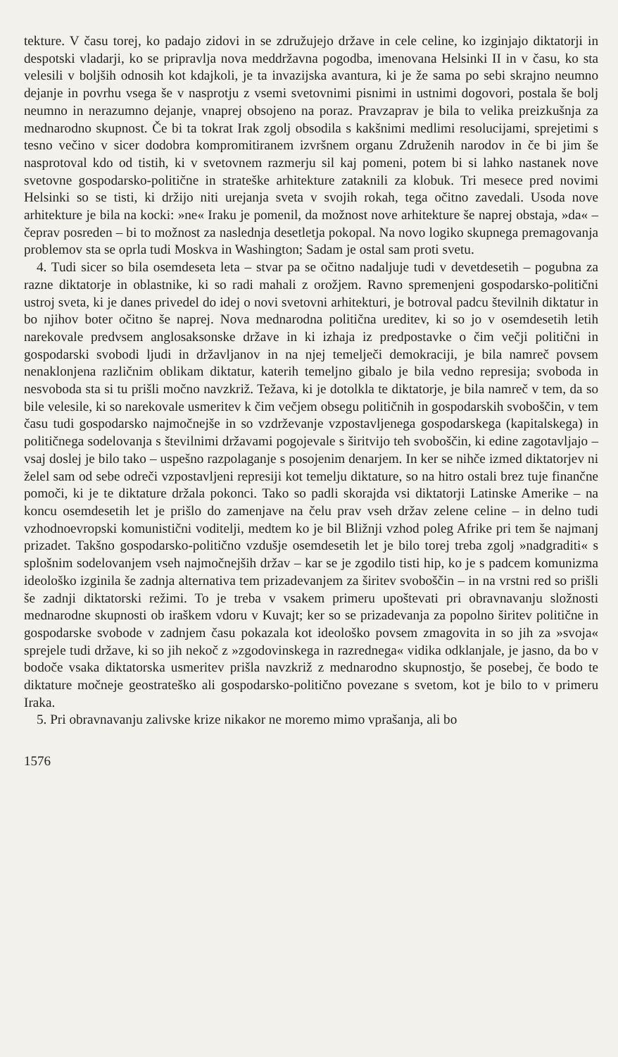tekture. V času torej, ko padajo zidovi in se združujejo države in cele celine, ko izginjajo diktatorji in despotski vladarji, ko se pripravlja nova meddržavna pogodba, imenovana Helsinki II in v času, ko sta velesili v boljših odnosih kot kdajkoli, je ta invazijska avantura, ki je že sama po sebi skrajno neumno dejanje in povrhu vsega še v nasprotju z vsemi svetovnimi pisnimi in ustnimi dogovori, postala še bolj neumno in nerazumno dejanje, vnaprej obsojeno na poraz. Pravzaprav je bila to velika preizkušnja za mednarodno skupnost. Če bi ta tokrat Irak zgolj obsodila s kakšnimi medlimi resolucijami, sprejetimi s tesno večino v sicer dodobra kompromitiranem izvršnem organu Združenih narodov in če bi jim še nasprotoval kdo od tistih, ki v svetovnem razmerju sil kaj pomeni, potem bi si lahko nastanek nove svetovne gospodarsko-politične in strateške arhitekture zataknili za klobuk. Tri mesece pred novimi Helsinki so se tisti, ki držijo niti urejanja sveta v svojih rokah, tega očitno zavedali. Usoda nove arhitekture je bila na kocki: »ne« Iraku je pomenil, da možnost nove arhitekture še naprej obstaja, »da« – čeprav posreden – bi to možnost za naslednja desetletja pokopal. Na novo logiko skupnega premagovanja problemov sta se oprla tudi Moskva in Washington; Sadam je ostal sam proti svetu.
4. Tudi sicer so bila osemdeseta leta – stvar pa se očitno nadaljuje tudi v devetdesetih – pogubna za razne diktatorje in oblastnike, ki so radi mahali z orožjem. Ravno spremenjeni gospodarsko-politični ustroj sveta, ki je danes privedel do idej o novi svetovni arhitekturi, je botroval padcu številnih diktatur in bo njihov boter očitno še naprej. Nova mednarodna politična ureditev, ki so jo v osemdesetih letih narekovale predvsem anglosaksonske države in ki izhaja iz predpostavke o čim večji politični in gospodarski svobodi ljudi in državljanov in na njej temelječi demokraciji, je bila namreč povsem nenaklonjena različnim oblikam diktatur, katerih temeljno gibalo je bila vedno represija; svoboda in nesvoboda sta si tu prišli močno navzkriž. Težava, ki je dotolkla te diktatorje, je bila namreč v tem, da so bile velesile, ki so narekovale usmeritev k čim večjem obsegu političnih in gospodarskih svoboščin, v tem času tudi gospodarsko najmočnejše in so vzdrževanje vzpostavljenega gospodarskega (kapitalskega) in političnega sodelovanja s številnimi državami pogojevale s širitvijo teh svoboščin, ki edine zagotavljajo – vsaj doslej je bilo tako – uspešno razpolaganje s posojenim denarjem. In ker se nihče izmed diktatorjev ni želel sam od sebe odreči vzpostavljeni represiji kot temelju diktature, so na hitro ostali brez tuje finančne pomoči, ki je te diktature držala pokonci. Tako so padli skorajda vsi diktatorji Latinske Amerike – na koncu osemdesetih let je prišlo do zamenjave na čelu prav vseh držav zelene celine – in delno tudi vzhodnoevropski komunistični voditelji, medtem ko je bil Bližnji vzhod poleg Afrike pri tem še najmanj prizadet. Takšno gospodarsko-politično vzdušje osemdesetih let je bilo torej treba zgolj »nadgraditi« s splošnim sodelovanjem vseh najmočnejših držav – kar se je zgodilo tisti hip, ko je s padcem komunizma ideološko izginila še zadnja alternativa tem prizadevanjem za širitev svoboščin – in na vrstni red so prišli še zadnji diktatorski režimi. To je treba v vsakem primeru upoštevati pri obravnavanju složnosti mednarodne skupnosti ob iraškem vdoru v Kuvajt; ker so se prizadevanja za popolno širitev politične in gospodarske svobode v zadnjem času pokazala kot ideološko povsem zmagovita in so jih za »svoja« sprejele tudi države, ki so jih nekoč z »zgodovinskega in razrednega« vidika odklanjale, je jasno, da bo v bodoče vsaka diktatorska usmeritev prišla navzkriž z mednarodno skupnostjo, še posebej, če bodo te diktature močneje geostrateško ali gospodarsko-politično povezane s svetom, kot je bilo to v primeru Iraka.
5. Pri obravnavanju zalivske krize nikakor ne moremo mimo vprašanja, ali bo
1576